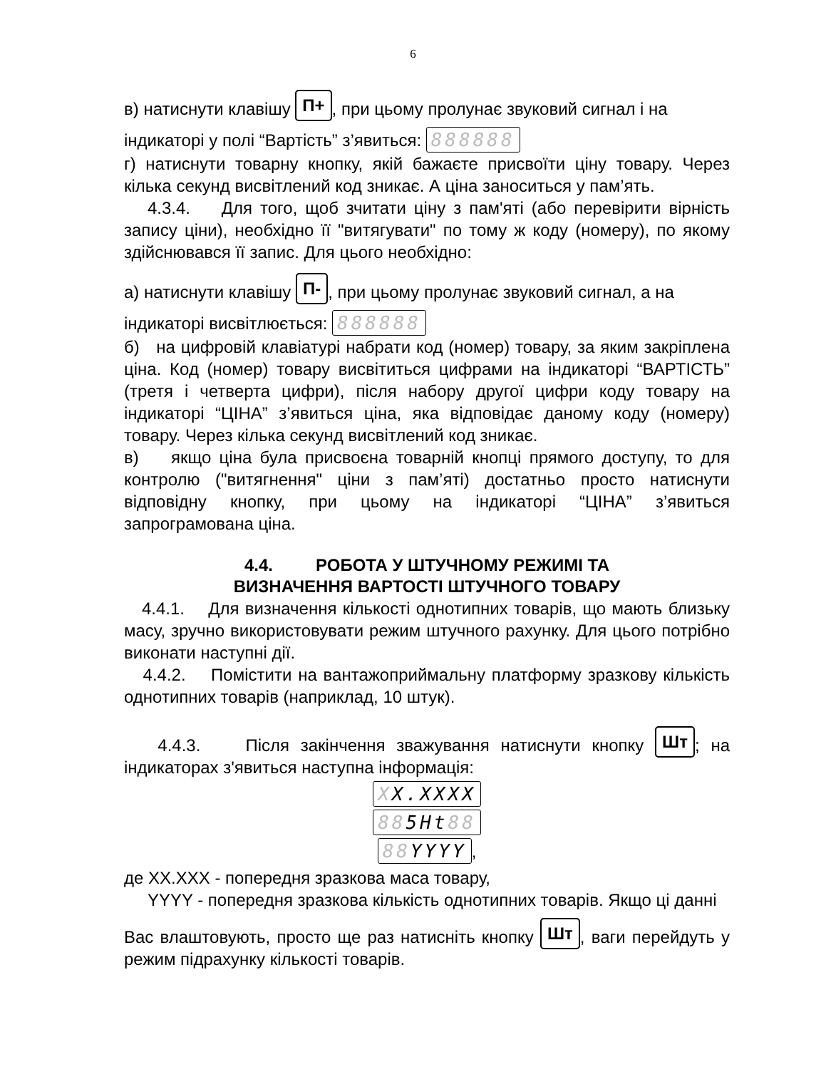6
в) натиснути клавішу П+, при цьому пролунає звуковий сигнал і на
індикаторі у полі “Вартість” з’явиться: 888888
г) натиснути товарну кнопку, якій бажаєте присвоїти ціну товару. Через кілька секунд висвітлений код зникає. А ціна заноситься у пам’ять.
4.3.4. Для того, щоб зчитати ціну з пам'яті (або перевірити вірність запису ціни), необхідно її "витягувати" по тому ж коду (номеру), по якому здійснювався її запис. Для цього необхідно:
а) натиснути клавішу П-, при цьому пролунає звуковий сигнал, а на
індикаторі висвітлюється: 888888
б) на цифровій клавіатурі набрати код (номер) товару, за яким закріплена ціна. Код (номер) товару висвітиться цифрами на індикаторі “ВАРТІСТЬ” (третя і четверта цифри), після набору другої цифри коду товару на індикаторі “ЦІНА” з’явиться ціна, яка відповідає даному коду (номеру) товару. Через кілька секунд висвітлений код зникає.
в) якщо ціна була присвоєна товарній кнопці прямого доступу, то для контролю ("витягнення" ціни з пам’яті) достатньо просто натиснути відповідну кнопку, при цьому на індикаторі “ЦІНА” з’явиться запрограмована ціна.
4.4. РОБОТА У ШТУЧНОМУ РЕЖИМІ ТА
ВИЗНАЧЕННЯ ВАРТОСТІ ШТУЧНОГО ТОВАРУ
4.4.1. Для визначення кількості однотипних товарів, що мають близьку масу, зручно використовувати режим штучного рахунку. Для цього потрібно виконати наступні дії.
4.4.2. Помістити на вантажоприймальну платформу зразкову кількість однотипних товарів (наприклад, 10 штук).
4.4.3. Після закінчення зважування натиснути кнопку Шт; на індикаторах з'явиться наступна інформація:
XX.XXXX
885Ht88
88YYYY,
де XX.XXX - попередня зразкова маса товару,
YYYY - попередня зразкова кількість однотипних товарів. Якщо ці данні
Вас влаштовують, просто ще раз натисніть кнопку Шт, ваги перейдуть у режим підрахунку кількості товарів.